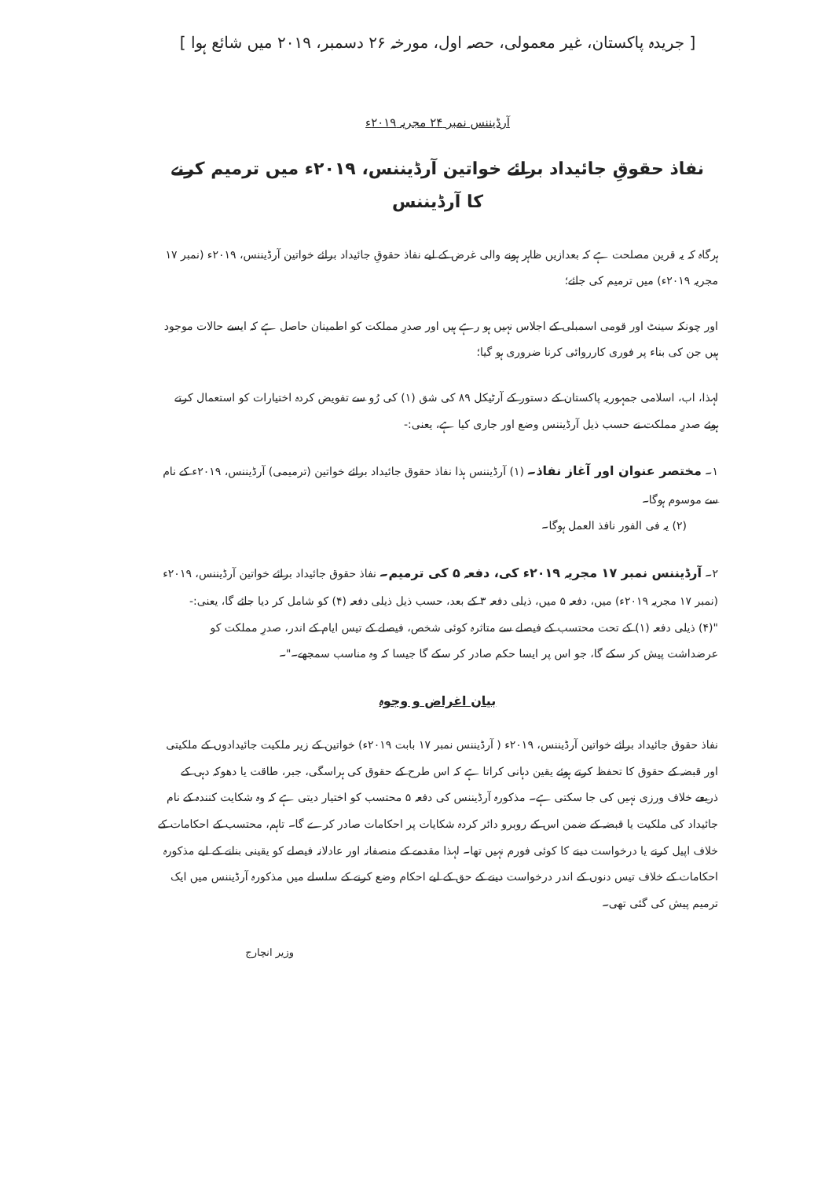[ جریدہ پاکستان، غیر معمولی، حصہ اول، مورخہ ۲۶ دسمبر، ۲۰۱۹ میں شائع ہوا ]
آرڈیننس نمبر ۲۴ مجریہ ۲۰۱۹ء
نفاذ حقوقِ جائیداد برائے خواتین آرڈیننس، ۲۰۱۹ء میں ترمیم کرنے
کا آرڈیننس
ہرگاہ کہ یہ قرین مصلحت ہے کہ بعدازیں ظاہر ہونے والی غرض کے لیے نفاذ حقوقِ جائیداد برائے خواتین آرڈیننس، ۲۰۱۹ء (نمبر ۱۷ مجریہ ۲۰۱۹ء) میں ترمیم کی جائے؛
اور چونکہ سینٹ اور قومی اسمبلی کے اجلاس نہیں ہو رہے ہیں اور صدرِ مملکت کو اطمینان حاصل ہے کہ ایسے حالات موجود ہیں جن کی بناء پر فوری کارروائی کرنا ضروری ہو گیا؛
لہذا، اب، اسلامی جمہوریہ پاکستان کے دستور کے آرٹیکل ۸۹ کی شق (۱) کی رُو سے تفویض کردہ اختیارات کو استعمال کرتے ہوئے صدرِ مملکت نے حسب ذیل آرڈیننس وضع اور جاری کیا ہے، یعنی:-
۱۔ مختصر عنوان اور آغاز نفاذ۔ (۱) آرڈیننس ہذا نفاذ حقوق جائیداد برائے خواتین (ترمیمی) آرڈیننس، ۲۰۱۹ء کے نام سے موسوم ہوگا۔
(۲) یہ فی الفور نافذ العمل ہوگا۔
۲۔ آرڈیننس نمبر ۱۷ مجریہ ۲۰۱۹ء کی، دفعہ ۵ کی ترمیم۔ نفاذ حقوق جائیداد برائے خواتین آرڈیننس، ۲۰۱۹ء (نمبر ۱۷ مجریہ ۲۰۱۹ء) میں، دفعہ ۵ میں، ذیلی دفعہ ۳ کے بعد، حسب ذیل ذیلی دفعہ (۴) کو شامل کر دیا جائے گا، یعنی:-
"(۴) ذیلی دفعہ (۱) کے تحت محتسب کے فیصلے سے متاثرہ کوئی شخص، فیصلے کے تیس ایام کے اندر، صدرِ مملکت کو عرضداشت پیش کر سکے گا، جو اس پر ایسا حکم صادر کر سکے گا جیسا کہ وہ مناسب سمجھے۔"۔
بیان اغراض و وجوہ
نفاذ حقوق جائیداد برائے خواتین آرڈیننس، ۲۰۱۹ء ( آرڈیننس نمبر ۱۷ بابت ۲۰۱۹ء) خواتین کے زیر ملکیت جائیدادوں کے ملکیتی اور قبضہ کے حقوق کا تحفظ کرتے ہوئے یقین دہانی کراتا ہے کہ اس طرح کے حقوق کی ہراسگی، جبر، طاقت یا دھوکہ دہی کے ذریعے خلاف ورزی نہیں کی جا سکتی ہے۔ مذکورہ آرڈیننس کی دفعہ ۵ محتسب کو اختیار دیتی ہے کہ وہ شکایت کنندہ کے نام جائیداد کی ملکیت یا قبضہ کے ضمن اس کے روبرو دائر کردہ شکایات پر احکامات صادر کرے گا۔ تاہم، محتسب کے احکامات کے خلاف اپیل کرنے یا درخواست دینے کا کوئی فورم نہیں تھا۔ لہذا مقدمے کے منصفانہ اور عادلانہ فیصلے کو یقینی بنانے کے لیے مذکورہ احکامات کے خلاف تیس دنوں کے اندر درخواست دینے کے حق کے لیے احکام وضع کرنے کے سلسلے میں مذکورہ آرڈیننس میں ایک ترمیم پیش کی گئی تھی۔
وزیر انچارج